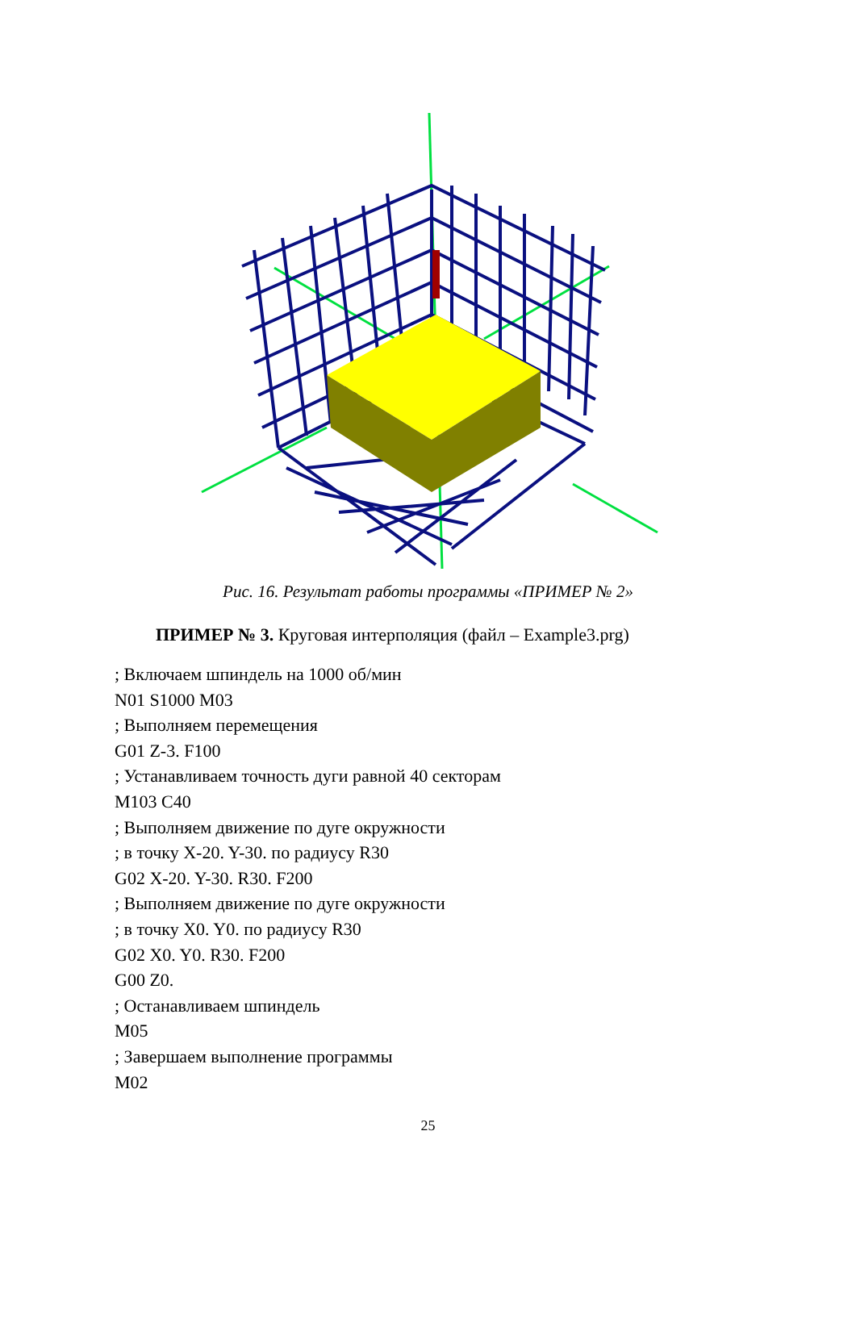Рис. 16. Результат работы программы «ПРИМЕР № 2»
ПРИМЕР № 3. Круговая интерполяция (файл – Example3.prg)
; Включаем шпиндель на 1000 об/мин
N01 S1000 M03
; Выполняем перемещения
G01 Z-3. F100
; Устанавливаем точность дуги равной 40 секторам
M103 C40
; Выполняем движение по дуге окружности
; в точку X-20. Y-30. по радиусу R30
G02 X-20. Y-30. R30. F200
; Выполняем движение по дуге окружности
; в точку X0. Y0. по радиусу R30
G02 X0. Y0. R30. F200
G00 Z0.
; Останавливаем шпиндель
M05
; Завершаем выполнение программы
M02
25